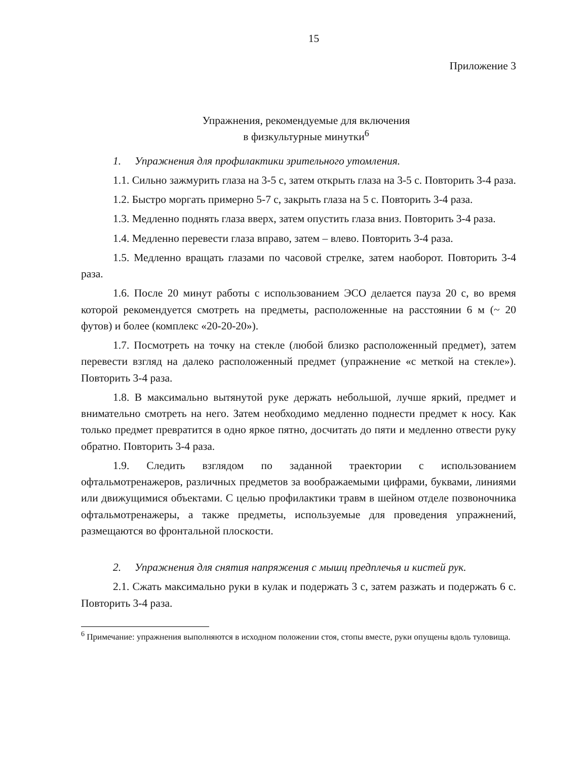15
Приложение 3
Упражнения, рекомендуемые для включения
в физкультурные минутки<sup>6</sup>
1. Упражнения для профилактики зрительного утомления.
1.1. Сильно зажмурить глаза на 3-5 с, затем открыть глаза на 3-5 с. Повторить 3-4 раза.
1.2. Быстро моргать примерно 5-7 с, закрыть глаза на 5 с. Повторить 3-4 раза.
1.3. Медленно поднять глаза вверх, затем опустить глаза вниз. Повторить 3-4 раза.
1.4. Медленно перевести глаза вправо, затем – влево. Повторить 3-4 раза.
1.5. Медленно вращать глазами по часовой стрелке, затем наоборот. Повторить 3-4 раза.
1.6. После 20 минут работы с использованием ЭСО делается пауза 20 с, во время которой рекомендуется смотреть на предметы, расположенные на расстоянии 6 м (~ 20 футов) и более (комплекс «20-20-20»).
1.7. Посмотреть на точку на стекле (любой близко расположенный предмет), затем перевести взгляд на далеко расположенный предмет (упражнение «с меткой на стекле»). Повторить 3-4 раза.
1.8. В максимально вытянутой руке держать небольшой, лучше яркий, предмет и внимательно смотреть на него. Затем необходимо медленно поднести предмет к носу. Как только предмет превратится в одно яркое пятно, досчитать до пяти и медленно отвести руку обратно. Повторить 3-4 раза.
1.9. Следить взглядом по заданной траектории с использованием офтальмотренажеров, различных предметов за воображаемыми цифрами, буквами, линиями или движущимися объектами. С целью профилактики травм в шейном отделе позвоночника офтальмотренажеры, а также предметы, используемые для проведения упражнений, размещаются во фронтальной плоскости.
2. Упражнения для снятия напряжения с мышц предплечья и кистей рук.
2.1. Сжать максимально руки в кулак и подержать 3 с, затем разжать и подержать 6 с. Повторить 3-4 раза.
<sup>6</sup> Примечание: упражнения выполняются в исходном положении стоя, стопы вместе, руки опущены вдоль туловища.